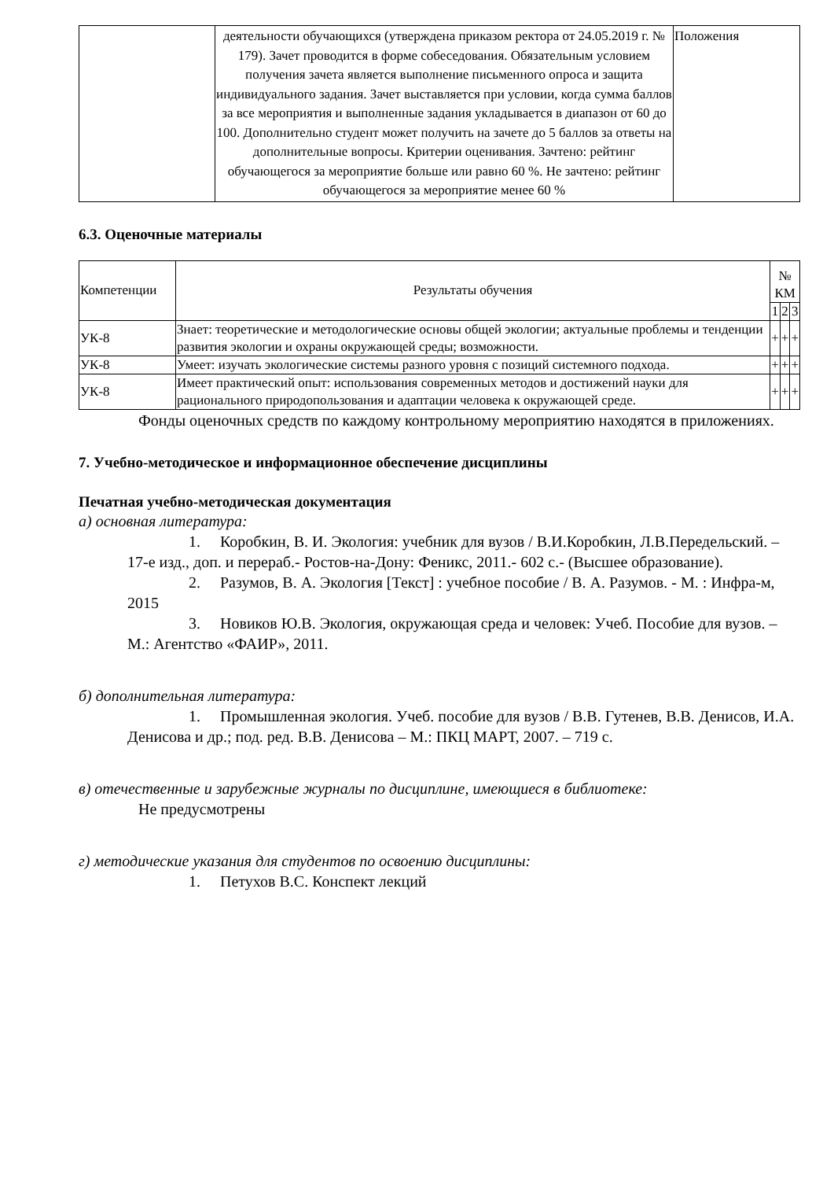| | деятельности обучающихся (утверждена приказом ректора от 24.05.2019 г. № 179). Зачет проводится в форме собеседования. Обязательным условием получения зачета является выполнение письменного опроса и защита индивидуального задания. Зачет выставляется при условии, когда сумма баллов за все мероприятия и выполненные задания укладывается в диапазон от 60 до 100. Дополнительно студент может получить на зачете до 5 баллов за ответы на дополнительные вопросы. Критерии оценивания. Зачтено: рейтинг обучающегося за мероприятие больше или равно 60 %. Не зачтено: рейтинг обучающегося за мероприятие менее 60 % | Положения |
6.3. Оценочные материалы
| Компетенции | Результаты обучения | № КМ | | |
| --- | --- | --- | --- | --- |
| | | 1 | 2 | 3 |
| УК-8 | Знает: теоретические и методологические основы общей экологии; актуальные проблемы и тенденции развития экологии и охраны окружающей среды; возможности. | + | + | + |
| УК-8 | Умеет: изучать экологические системы разного уровня с позиций системного подхода. | + | + | + |
| УК-8 | Имеет практический опыт: использования современных методов и достижений науки для рационального природопользования и адаптации человека к окружающей среде. | + | + | + |
Фонды оценочных средств по каждому контрольному мероприятию находятся в приложениях.
7. Учебно-методическое и информационное обеспечение дисциплины
Печатная учебно-методическая документация
а) основная литература:
1. Коробкин, В. И. Экология: учебник для вузов / В.И.Коробкин, Л.В.Передельский. – 17-е изд., доп. и перераб.- Ростов-на-Дону: Феникс, 2011.- 602 с.- (Высшее образование).
2. Разумов, В. А. Экология [Текст] : учебное пособие / В. А. Разумов. - М. : Инфра-м, 2015
3. Новиков Ю.В. Экология, окружающая среда и человек: Учеб. Пособие для вузов. – М.: Агентство «ФАИР», 2011.
б) дополнительная литература:
1. Промышленная экология. Учеб. пособие для вузов / В.В. Гутенев, В.В. Денисов, И.А. Денисова и др.; под. ред. В.В. Денисова – М.: ПКЦ МАРТ, 2007. – 719 с.
в) отечественные и зарубежные журналы по дисциплине, имеющиеся в библиотеке:
Не предусмотрены
г) методические указания для студентов по освоению дисциплины:
1. Петухов В.С. Конспект лекций